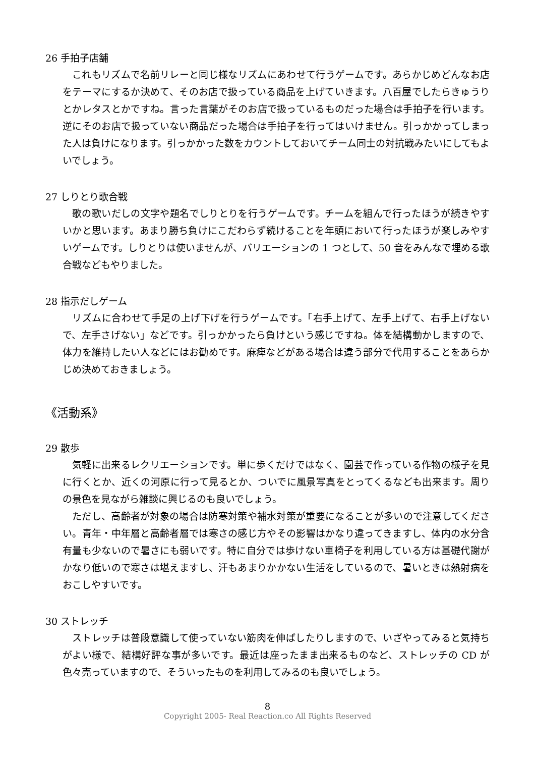26 手拍子店舗
これもリズムで名前リレーと同じ様なリズムにあわせて行うゲームです。あらかじめどんなお店をテーマにするか決めて、そのお店で扱っている商品を上げていきます。八百屋でしたらきゅうりとかレタスとかですね。言った言葉がそのお店で扱っているものだった場合は手拍子を行います。逆にそのお店で扱っていない商品だった場合は手拍子を行ってはいけません。引っかかってしまった人は負けになります。引っかかった数をカウントしておいてチーム同士の対抗戦みたいにしてもよいでしょう。
27 しりとり歌合戦
歌の歌いだしの文字や題名でしりとりを行うゲームです。チームを組んで行ったほうが続きやすいかと思います。あまり勝ち負けにこだわらず続けることを年頭において行ったほうが楽しみやすいゲームです。しりとりは使いませんが、バリエーションの 1 つとして、50 音をみんなで埋める歌合戦などもやりました。
28 指示だしゲーム
リズムに合わせて手足の上げ下げを行うゲームです。「右手上げて、左手上げて、右手上げないで、左手さげない」などです。引っかかったら負けという感じですね。体を結構動かしますので、体力を維持したい人などにはお勧めです。麻痺などがある場合は違う部分で代用することをあらかじめ決めておきましょう。
《活動系》
29 散歩
気軽に出来るレクリエーションです。単に歩くだけではなく、園芸で作っている作物の様子を見に行くとか、近くの河原に行って見るとか、ついでに風景写真をとってくるなども出来ます。周りの景色を見ながら雑談に興じるのも良いでしょう。
ただし、高齢者が対象の場合は防寒対策や補水対策が重要になることが多いので注意してください。青年・中年層と高齢者層では寒さの感じ方やその影響はかなり違ってきますし、体内の水分含有量も少ないので暑さにも弱いです。特に自分では歩けない車椅子を利用している方は基礎代謝がかなり低いので寒さは堪えますし、汗もあまりかかない生活をしているので、暑いときは熱射病をおこしやすいです。
30 ストレッチ
ストレッチは普段意識して使っていない筋肉を伸ばしたりしますので、いざやってみると気持ちがよい様で、結構好評な事が多いです。最近は座ったまま出来るものなど、ストレッチの CD が色々売っていますので、そういったものを利用してみるのも良いでしょう。
8
Copyright 2005- Real Reaction.co All Rights Reserved